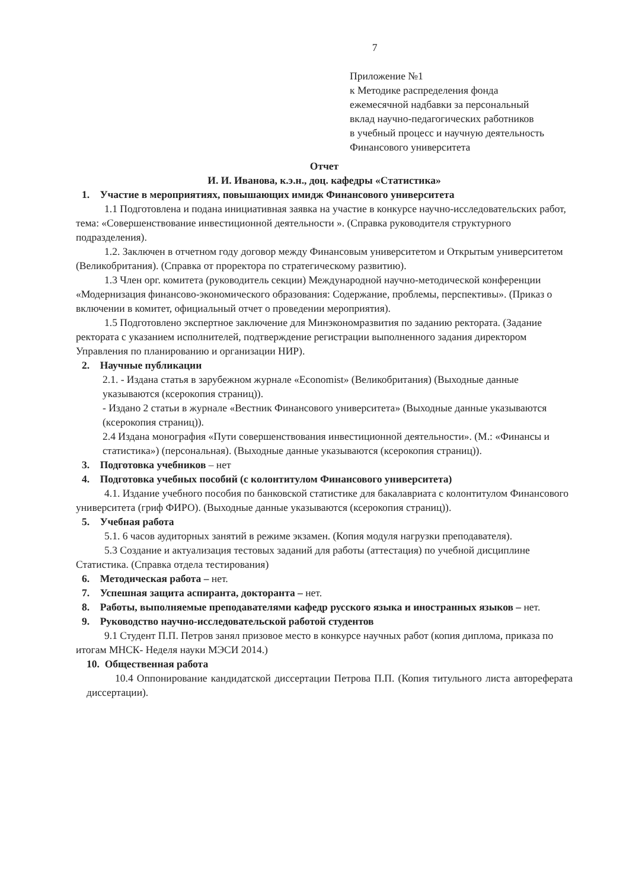7
Приложение №1
к Методике распределения фонда
ежемесячной надбавки за персональный
вклад научно-педагогических работников
в учебный процесс и научную деятельность
Финансового университета
Отчет
И. И. Иванова, к.э.н., доц. кафедры «Статистика»
1. Участие в мероприятиях, повышающих имидж Финансового университета
1.1 Подготовлена и подана инициативная заявка на участие в конкурсе научно-исследовательских работ, тема: «Совершенствование инвестиционной деятельности ». (Справка руководителя структурного подразделения).
1.2. Заключен в отчетном году договор между Финансовым университетом и Открытым университетом (Великобритания). (Справка от проректора по стратегическому развитию).
1.3 Член орг. комитета (руководитель секции) Международной научно-методической конференции «Модернизация финансово-экономического образования: Содержание, проблемы, перспективы». (Приказ о включении в комитет, официальный отчет о проведении мероприятия).
1.5 Подготовлено экспертное заключение для Минэкономразвития по заданию ректората. (Задание ректората с указанием исполнителей, подтверждение регистрации выполненного задания директором Управления по планированию и организации НИР).
2. Научные публикации
2.1. - Издана статья в зарубежном журнале «Economist» (Великобритания) (Выходные данные указываются (ксерокопия страниц)).
- Издано 2 статьи в журнале «Вестник Финансового университета» (Выходные данные указываются (ксерокопия страниц)).
2.4 Издана монография «Пути совершенствования инвестиционной деятельности». (М.: «Финансы и статистика») (персональная). (Выходные данные указываются (ксерокопия страниц)).
3. Подготовка учебников – нет
4. Подготовка учебных пособий (с колонтитулом Финансового университета)
4.1. Издание учебного пособия по банковской статистике для бакалавриата с колонтитулом Финансового университета (гриф ФИРО). (Выходные данные указываются (ксерокопия страниц)).
5. Учебная работа
5.1. 6 часов аудиторных занятий в режиме экзамен. (Копия модуля нагрузки преподавателя).
5.3 Создание и актуализация тестовых заданий для работы (аттестация) по учебной дисциплине Статистика. (Справка отдела тестирования)
6. Методическая работа – нет.
7. Успешная защита аспиранта, докторанта – нет.
8. Работы, выполняемые преподавателями кафедр русского языка и иностранных языков – нет.
9. Руководство научно-исследовательской работой студентов
9.1 Студент П.П. Петров занял призовое место в конкурсе научных работ (копия диплома, приказа по итогам МНСК- Неделя науки МЭСИ 2014.)
10. Общественная работа
10.4 Оппонирование кандидатской диссертации Петрова П.П. (Копия титульного листа автореферата диссертации).